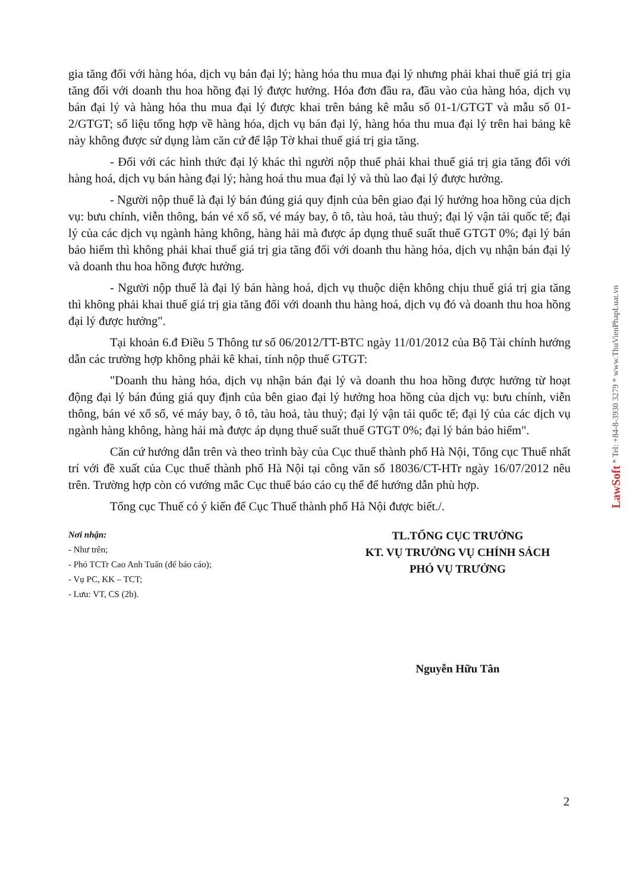gia tăng đối với hàng hóa, dịch vụ bán đại lý; hàng hóa thu mua đại lý nhưng phải khai thuế giá trị gia tăng đối với doanh thu hoa hồng đại lý được hưởng. Hóa đơn đầu ra, đầu vào của hàng hóa, dịch vụ bán đại lý và hàng hóa thu mua đại lý được khai trên bảng kê mẫu số 01-1/GTGT và mẫu số 01-2/GTGT; số liệu tổng hợp về hàng hóa, dịch vụ bán đại lý, hàng hóa thu mua đại lý trên hai bảng kê này không được sử dụng làm căn cứ để lập Tờ khai thuế giá trị gia tăng.
- Đối với các hình thức đại lý khác thì người nộp thuế phải khai thuế giá trị gia tăng đối với hàng hoá, dịch vụ bán hàng đại lý; hàng hoá thu mua đại lý và thù lao đại lý được hưởng.
- Người nộp thuế là đại lý bán đúng giá quy định của bên giao đại lý hưởng hoa hồng của dịch vụ: bưu chính, viễn thông, bán vé xổ số, vé máy bay, ô tô, tàu hoả, tàu thuỷ; đại lý vận tải quốc tế; đại lý của các dịch vụ ngành hàng không, hàng hải mà được áp dụng thuế suất thuế GTGT 0%; đại lý bán bảo hiểm thì không phải khai thuế giá trị gia tăng đối với doanh thu hàng hóa, dịch vụ nhận bán đại lý và doanh thu hoa hồng được hưởng.
- Người nộp thuế là đại lý bán hàng hoá, dịch vụ thuộc diện không chịu thuế giá trị gia tăng thì không phải khai thuế giá trị gia tăng đối với doanh thu hàng hoá, dịch vụ đó và doanh thu hoa hồng đại lý được hưởng".
Tại khoản 6.đ Điều 5 Thông tư số 06/2012/TT-BTC ngày 11/01/2012 của Bộ Tài chính hướng dẫn các trường hợp không phải kê khai, tính nộp thuế GTGT:
"Doanh thu hàng hóa, dịch vụ nhận bán đại lý và doanh thu hoa hồng được hưởng từ hoạt động đại lý bán đúng giá quy định của bên giao đại lý hưởng hoa hồng của dịch vụ: bưu chính, viễn thông, bán vé xổ số, vé máy bay, ô tô, tàu hoả, tàu thuỷ; đại lý vận tải quốc tế; đại lý của các dịch vụ ngành hàng không, hàng hải mà được áp dụng thuế suất thuế GTGT 0%; đại lý bán bảo hiểm".
Căn cứ hướng dẫn trên và theo trình bày của Cục thuế thành phố Hà Nội, Tổng cục Thuế nhất trí với đề xuất của Cục thuế thành phố Hà Nội tại công văn số 18036/CT-HTr ngày 16/07/2012 nêu trên. Trường hợp còn có vướng mắc Cục thuế báo cáo cụ thể để hướng dẫn phù hợp.
Tổng cục Thuế có ý kiến để Cục Thuế thành phố Hà Nội được biết./.
Nơi nhận:
- Như trên;
- Phó TCTr Cao Anh Tuấn (để báo cáo);
- Vụ PC, KK – TCT;
- Lưu: VT, CS (2b).
TL.TỔNG CỤC TRƯỞNG
KT. VỤ TRƯỞNG VỤ CHÍNH SÁCH
PHÓ VỤ TRƯỞNG
Nguyễn Hữu Tân
2
LawSoft * Tel: +84-8-3930 3279 * www.ThuVienPhapLuat.vn